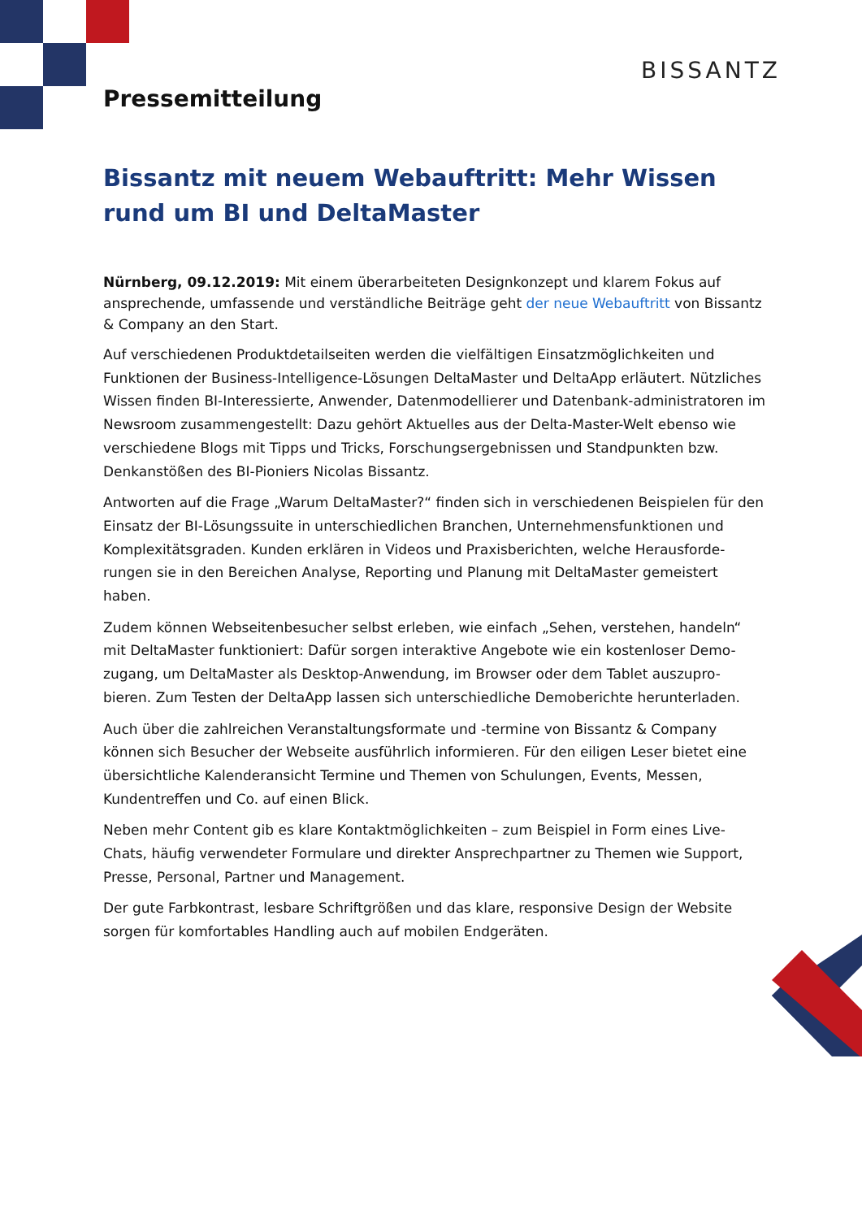BISSANTZ
Pressemitteilung
Bissantz mit neuem Webauftritt: Mehr Wissen rund um BI und DeltaMaster
Nürnberg, 09.12.2019: Mit einem überarbeiteten Designkonzept und klarem Fokus auf ansprechende, umfassende und verständliche Beiträge geht der neue Webauftritt von Bissantz & Company an den Start.
Auf verschiedenen Produktdetailseiten werden die vielfältigen Einsatzmöglichkeiten und Funktionen der Business-Intelligence-Lösungen DeltaMaster und DeltaApp erläutert. Nützliches Wissen finden BI-Interessierte, Anwender, Datenmodellierer und Datenbank-administratoren im Newsroom zusammengestellt: Dazu gehört Aktuelles aus der Delta-Master-Welt ebenso wie verschiedene Blogs mit Tipps und Tricks, Forschungsergebnissen und Standpunkten bzw. Denkanstößen des BI-Pioniers Nicolas Bissantz.
Antworten auf die Frage „Warum DeltaMaster?“ finden sich in verschiedenen Beispielen für den Einsatz der BI-Lösungssuite in unterschiedlichen Branchen, Unternehmensfunktionen und Komplexitätsgraden. Kunden erklären in Videos und Praxisberichten, welche Herausforde-rungen sie in den Bereichen Analyse, Reporting und Planung mit DeltaMaster gemeistert haben.
Zudem können Webseitenbesucher selbst erleben, wie einfach „Sehen, verstehen, handeln“ mit DeltaMaster funktioniert: Dafür sorgen interaktive Angebote wie ein kostenloser Demo-zugang, um DeltaMaster als Desktop-Anwendung, im Browser oder dem Tablet auszupro-bieren. Zum Testen der DeltaApp lassen sich unterschiedliche Demoberichte herunterladen.
Auch über die zahlreichen Veranstaltungsformate und -termine von Bissantz & Company können sich Besucher der Webseite ausführlich informieren. Für den eiligen Leser bietet eine übersichtliche Kalenderansicht Termine und Themen von Schulungen, Events, Messen, Kundentreffen und Co. auf einen Blick.
Neben mehr Content gib es klare Kontaktmöglichkeiten – zum Beispiel in Form eines Live-Chats, häufig verwendeter Formulare und direkter Ansprechpartner zu Themen wie Support, Presse, Personal, Partner und Management.
Der gute Farbkontrast, lesbare Schriftgrößen und das klare, responsive Design der Website sorgen für komfortables Handling auch auf mobilen Endgeräten.